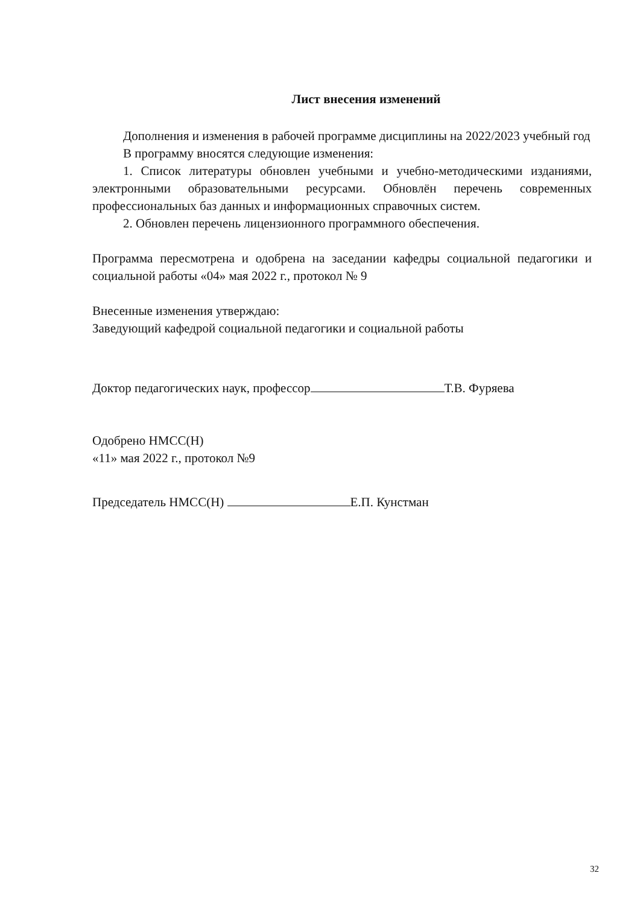Лист внесения изменений
Дополнения и изменения в рабочей программе дисциплины на 2022/2023 учебный год
В программу вносятся следующие изменения:
1. Список литературы обновлен учебными и учебно-методическими изданиями, электронными образовательными ресурсами. Обновлён перечень современных профессиональных баз данных и информационных справочных систем.
2. Обновлен перечень лицензионного программного обеспечения.
Программа пересмотрена и одобрена на заседании кафедры социальной педагогики и социальной работы «04» мая 2022 г., протокол № 9
Внесенные изменения утверждаю:
Заведующий кафедрой социальной педагогики и социальной работы
Доктор педагогических наук, профессор Т.В. Фуряева
Одобрено НМСС(Н)
«11» мая 2022 г., протокол №9
Председатель НМСС(Н) Е.П. Кунстман
32